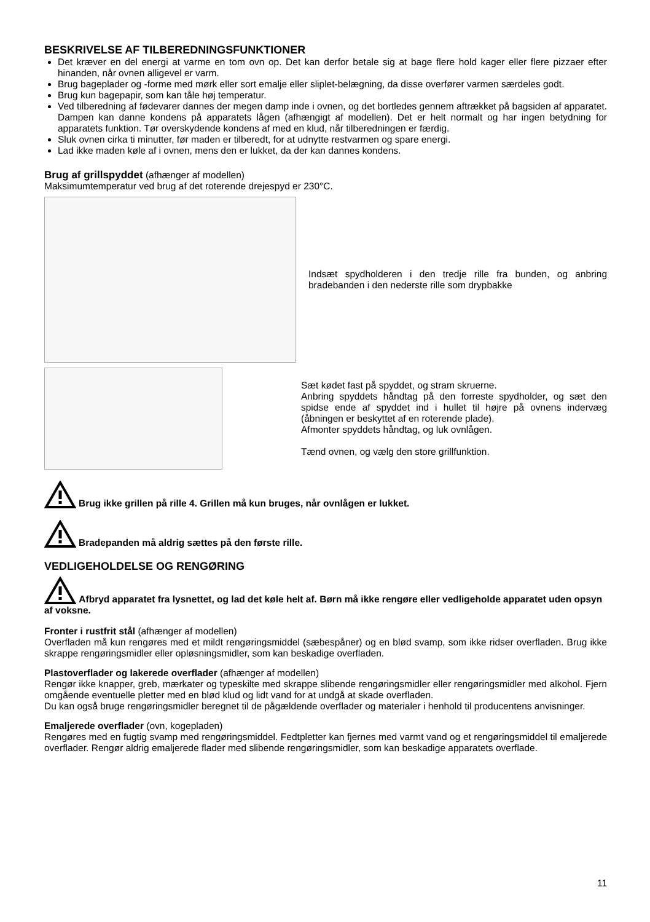BESKRIVELSE AF TILBEREDNINGSFUNKTIONER
Det kræver en del energi at varme en tom ovn op. Det kan derfor betale sig at bage flere hold kager eller flere pizzaer efter hinanden, når ovnen alligevel er varm.
Brug bageplader og -forme med mørk eller sort emalje eller sliplet-belægning, da disse overfører varmen særdeles godt.
Brug kun bagepapir, som kan tåle høj temperatur.
Ved tilberedning af fødevarer dannes der megen damp inde i ovnen, og det bortledes gennem aftrækket på bagsiden af apparatet. Dampen kan danne kondens på apparatets lågen (afhængigt af modellen). Det er helt normalt og har ingen betydning for apparatets funktion. Tør overskydende kondens af med en klud, når tilberedningen er færdig.
Sluk ovnen cirka ti minutter, før maden er tilberedt, for at udnytte restvarmen og spare energi.
Lad ikke maden køle af i ovnen, mens den er lukket, da der kan dannes kondens.
Brug af grillspyddet (afhænger af modellen)
Maksimumtemperatur ved brug af det roterende drejespyd er 230°C.
Indsæt spydholderen i den tredje rille fra bunden, og anbring bradebanden i den nederste rille som drypbakke
Sæt kødet fast på spyddet, og stram skruerne.
Anbring spyddets håndtag på den forreste spydholder, og sæt den spidse ende af spyddet ind i hullet til højre på ovnens indervæg (åbningen er beskyttet af en roterende plade).
Afmonter spyddets håndtag, og luk ovnlågen.
Tænd ovnen, og vælg den store grillfunktion.
Brug ikke grillen på rille 4. Grillen må kun bruges, når ovnlågen er lukket.
Bradepanden må aldrig sættes på den første rille.
VEDLIGEHOLDELSE OG RENGØRING
Afbryd apparatet fra lysnettet, og lad det køle helt af. Børn må ikke rengøre eller vedligeholde apparatet uden opsyn af voksne.
Fronter i rustfrit stål (afhænger af modellen)
Overfladen må kun rengøres med et mildt rengøringsmiddel (sæbespåner) og en blød svamp, som ikke ridser overfladen. Brug ikke skrappe rengøringsmidler eller opløsningsmidler, som kan beskadige overfladen.
Plastoverflader og lakerede overflader (afhænger af modellen)
Rengør ikke knapper, greb, mærkater og typeskilte med skrappe slibende rengøringsmidler eller rengøringsmidler med alkohol. Fjern omgående eventuelle pletter med en blød klud og lidt vand for at undgå at skade overfladen.
Du kan også bruge rengøringsmidler beregnet til de pågældende overflader og materialer i henhold til producentens anvisninger.
Emaljerede overflader (ovn, kogepladen)
Rengøres med en fugtig svamp med rengøringsmiddel. Fedtpletter kan fjernes med varmt vand og et rengøringsmiddel til emaljerede overflader. Rengør aldrig emaljerede flader med slibende rengøringsmidler, som kan beskadige apparatets overflade.
11